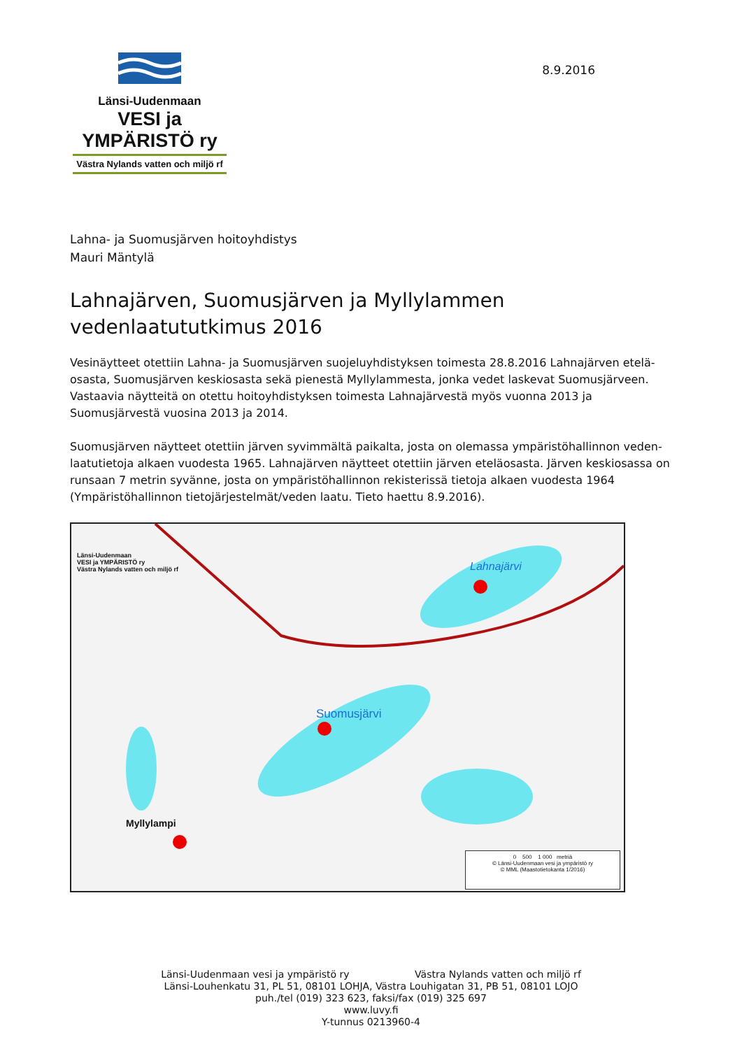Länsi-Uudenmaan
VESI ja YMPÄRISTÖ ry
Västra Nylands vatten och miljö rf
8.9.2016
Lahna- ja Suomusjärven hoitoyhdistys
Mauri Mäntylä
Lahnajärven, Suomusjärven ja Myllylammen vedenlaatututkimus 2016
Vesinäytteet otettiin Lahna- ja Suomusjärven suojeluyhdistyksen toimesta 28.8.2016 Lahnajärven etelä-osasta, Suomusjärven keskiosasta sekä pienestä Myllylammesta, jonka vedet laskevat Suomusjärveen. Vastaavia näytteitä on otettu hoitoyhdistyksen toimesta Lahnajärvestä myös vuonna 2013 ja Suomusjärvestä vuosina 2013 ja 2014.
Suomusjärven näytteet otettiin järven syvimmältä paikalta, josta on olemassa ympäristöhallinnon veden-laatutietoja alkaen vuodesta 1965. Lahnajärven näytteet otettiin järven eteläosasta. Järven keskiosassa on runsaan 7 metrin syvänne, josta on ympäristöhallinnon rekisterissä tietoja alkaen vuodesta 1964 (Ympäristöhallinnon tietojärjestelmät/veden laatu. Tieto haettu 8.9.2016).
Länsi-Uudenmaan
VESI ja YMPÄRISTÖ ry
Västra Nylands vatten och miljö rf
Lahnajärvi
Suomusjärvi
Myllylampi
0 500 1 000 metriä
© Länsi-Uudenmaan vesi ja ympäristö ry
© MML (Maastotietokanta 1/2016)
Länsi-Uudenmaan vesi ja ympäristö ry Västra Nylands vatten och miljö rf
Länsi-Louhenkatu 31, PL 51, 08101 LOHJA, Västra Louhigatan 31, PB 51, 08101 LOJO
puh./tel (019) 323 623, faksi/fax (019) 325 697
www.luvy.fi
Y-tunnus 0213960-4